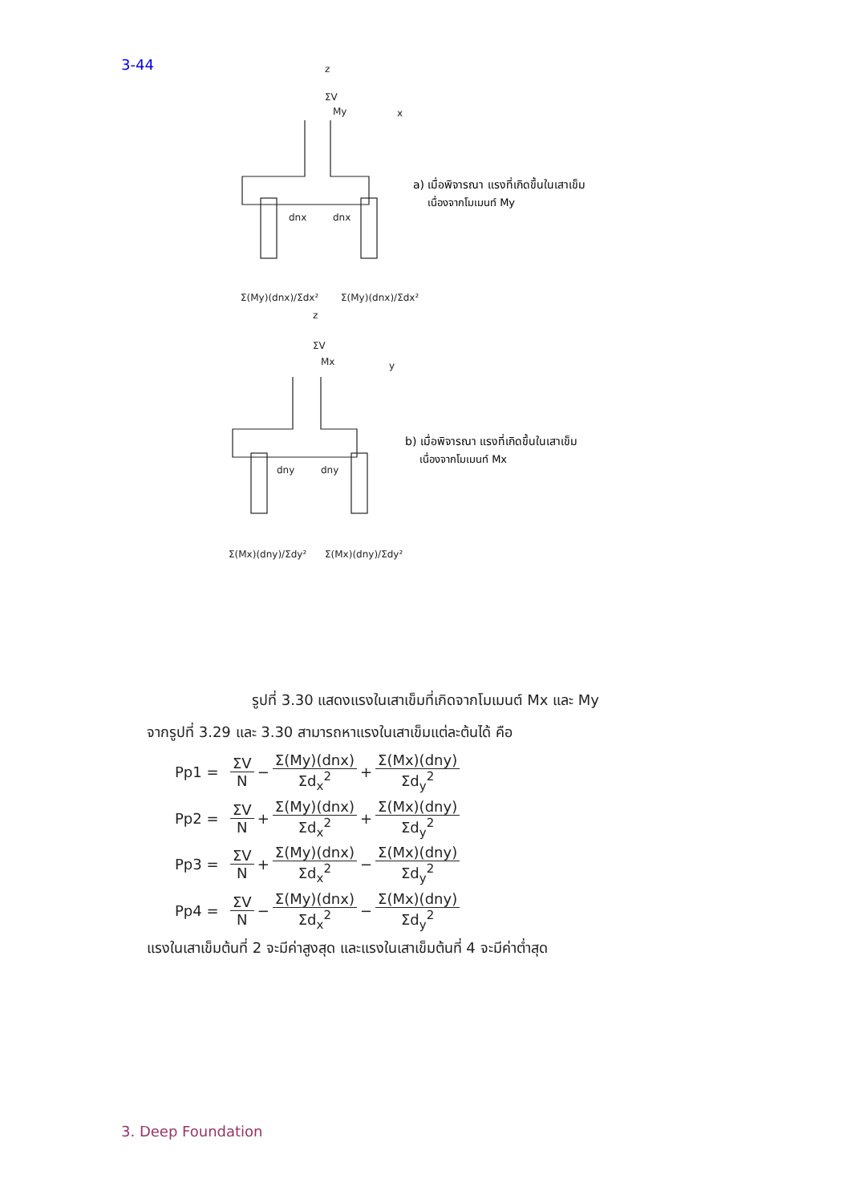3-44
z
ΣV
My
x
dnx
dnx
Σ(My)(dnx)/Σdx²
Σ(My)(dnx)/Σdx²
z
ΣV
Mx
y
dny
dny
Σ(Mx)(dny)/Σdy²
Σ(Mx)(dny)/Σdy²
a) เมื่อพิจารณา แรงที่เกิดขึ้นในเสาเข็ม
เนื่องจากโมเมนท์ My
b) เมื่อพิจารณา แรงที่เกิดขึ้นในเสาเข็ม
เนื่องจากโมเมนท์ Mx
รูปที่ 3.30 แสดงแรงในเสาเข็มที่เกิดจากโมเมนต์ Mx และ My
จากรูปที่ 3.29 และ 3.30 สามารถหาแรงในเสาเข็มแต่ละต้นได้ คือ
Pp1 = ΣV N − Σ(My)(dnx) Σd<sub>x</sub><sup>2</sup> + Σ(Mx)(dny) Σd<sub>y</sub><sup>2</sup>
Pp2 = ΣV N + Σ(My)(dnx) Σd<sub>x</sub><sup>2</sup> + Σ(Mx)(dny) Σd<sub>y</sub><sup>2</sup>
Pp3 = ΣV N + Σ(My)(dnx) Σd<sub>x</sub><sup>2</sup> − Σ(Mx)(dny) Σd<sub>y</sub><sup>2</sup>
Pp4 = ΣV N − Σ(My)(dnx) Σd<sub>x</sub><sup>2</sup> − Σ(Mx)(dny) Σd<sub>y</sub><sup>2</sup>
แรงในเสาเข็มต้นที่ 2 จะมีค่าสูงสุด และแรงในเสาเข็มต้นที่ 4 จะมีค่าต่ำสุด
3. Deep Foundation